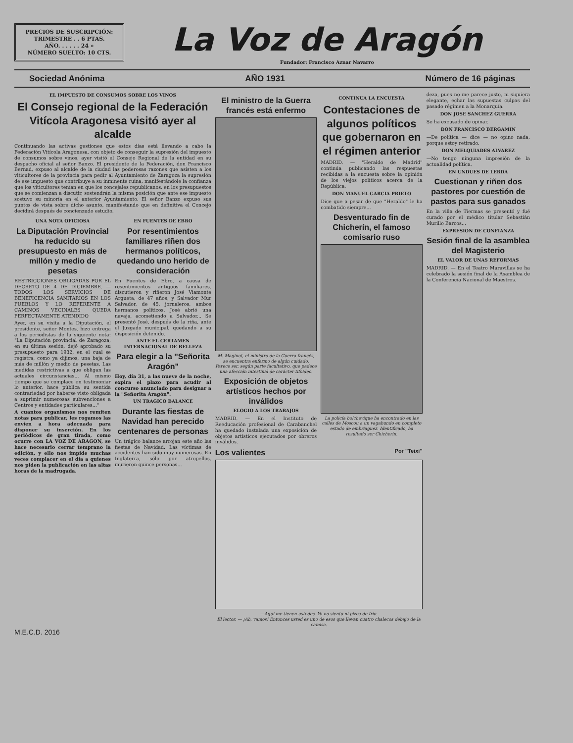PRECIOS DE SUSCRIPCIÓN:
TRIMESTRE . . 6 PTAS.
AÑO. . . . . . 24 »
NÚMERO SUELTO: 10 CTS.
La Voz de Aragón
Fundador: Francisco Aznar Navarro
Sociedad Anónima AÑO 1931 Número de 16 páginas
EL IMPUESTO DE CONSUMOS SOBRE LOS VINOS
El Consejo regional de la Federación Vitícola Aragonesa visitó ayer al alcalde
Continuando las activas gestiones que estos días está llevando a cabo la Federación Vitícola Aragonesa, con objeto de conseguir la supresión del impuesto de consumos sobre vinos, ayer visitó el Consejo Regional de la entidad en su despacho oficial al señor Banzo. El presidente de la Federación, don Francisco Bernad, expuso al alcalde de la ciudad las poderosas razones que asisten a los viticultores de la provincia para pedir al Ayuntamiento de Zaragoza la supresión de ese impuesto que contribuye a su inminente ruina, manifestándole la confianza que los viticultores tenían en que los concejales republicanos, en los presupuestos que se comienzan a discutir, sostendrán la misma posición que ante ese impuesto sostuvo su minoría en el anterior Ayuntamiento. El señor Banzo expuso sus puntos de vista sobre dicho asunto, manifestando que en definitiva el Concejo decidirá después de concienzudo estudio.
UNA NOTA OFICIOSA
La Diputación Provincial ha reducido su presupuesto en más de millón y medio de pesetas
RESTRICCIONES OBLIGADAS POR EL DECRETO DE 4 DE DICIEMBRE. — TODOS LOS SERVICIOS DE BENEFICENCIA SANITARIOS EN LOS PUEBLOS Y LO REFERENTE A CAMINOS VECINALES QUEDA PERFECTAMENTE ATENDIDO
Ayer, en su visita a la Diputación, el presidente, señor Montes, hizo entrega a los periodistas de la siguiente nota: "La Diputación provincial de Zaragoza, en su última sesión, dejó aprobado su presupuesto para 1932, en el cual se registra, como ya dijimos, una baja de más de millón y medio de pesetas. Las medidas restrictivas a que obligan las actuales circunstancias... Al mismo tiempo que se complace en testimoniar lo anterior, hace pública su sentida contrariedad por haberse visto obligada a suprimir numerosas subvenciones a Centros y entidades particulares..."
A cuantos organismos nos remiten notas para publicar, les rogamos las envíen a hora adecuada para disponer su inserción. En los periódicos de gran tirada, como ocurre con LA VOZ DE ARAGON, se hace necesario cerrar temprano la edición, y ello nos impide muchas veces complacer en el día a quienes nos piden la publicación en las altas horas de la madrugada.
EN FUENTES DE EBRO
Por resentimientos familiares riñen dos hermanos políticos, quedando uno herido de consideración
En Fuentes de Ebro, a causa de resentimientos antiguos familiares, discutieron y riñeron José Viamonte Argueta, de 47 años, y Salvador Mur Salvador, de 45, jornaleros, ambos hermanos políticos. José abrió una navaja, acometiendo a Salvador... Se presentó José, después de la riña, ante el Juzgado municipal, quedando a su disposición detenido.
ANTE EL CERTAMEN INTERNACIONAL DE BELLEZA
Para elegir a la "Señorita Aragón"
Hoy, día 31, a las nueve de la noche, expira el plazo para acudir al concurso anunciado para designar a la "Señorita Aragón".
UN TRAGICO BALANCE
Durante las fiestas de Navidad han perecido centenares de personas
Un trágico balance arrojan este año las fiestas de Navidad. Las víctimas de accidentes han sido muy numerosas. En Inglaterra, sólo por atropellos, murieron quince personas...
El ministro de la Guerra francés está enfermo
M. Maginot, el ministro de la Guerra francés, se encuentra enfermo de algún cuidado. Parece ser, según parte facultativo, que padece una afección intestinal de carácter tifoideo.
Exposición de objetos artísticos hechos por inválidos
ELOGIO A LOS TRABAJOS
MADRID. — En el Instituto de Reeducación profesional de Carabanchel ha quedado instalada una exposición de objetos artísticos ejecutados por obreros inválidos.
CONTINUA LA ENCUESTA
Contestaciones de algunos políticos que gobernaron en el régimen anterior
MADRID. — "Heraldo de Madrid" continúa publicando las respuestas recibidas a la encuesta sobre la opinión de los viejos políticos acerca de la República.
DON MANUEL GARCIA PRIETO
Dice que a pesar de que "Heraldo" le ha combatido siempre...
Desventurado fin de Chicherín, el famoso comisario ruso
La policía bolchevique ha encontrado en las calles de Moscou a un vagabundo en completo estado de embriaguez. Identificado, ha resultado ser Chicherín.
Los valientes Por "Teixi"
—Aquí me tienen ustedes. Yo no siento ni pizca de frío.
El lector. — ¡Ah, vamos! Entonces usted es uno de esos que llevan cuatro chalecos debajo de la camisa.
deza, pues no me parece justo, ni siquiera elegante, echar las supuestas culpas del pasado régimen a la Monarquía.
DON JOSE SANCHEZ GUERRA
Se ha excusado de opinar.
DON FRANCISCO BERGAMIN
—De política — dice — no opino nada, porque estoy retirado.
DON MELQUIADES ALVAREZ
—No tengo ninguna impresión de la actualidad política.
EN UNDUES DE LERDA
Cuestionan y riñen dos pastores por cuestión de pastos para sus ganados
En la villa de Tiermas se presentó y fué curado por el médico titular Sebastián Murillo Barcos...
EXPRESION DE CONFIANZA
Sesión final de la asamblea del Magisterio
EL VALOR DE UNAS REFORMAS
MADRID. — En el Teatro Maravillas se ha celebrado la sesión final de la Asamblea de la Conferencia Nacional de Maestros.
M.E.C.D. 2016